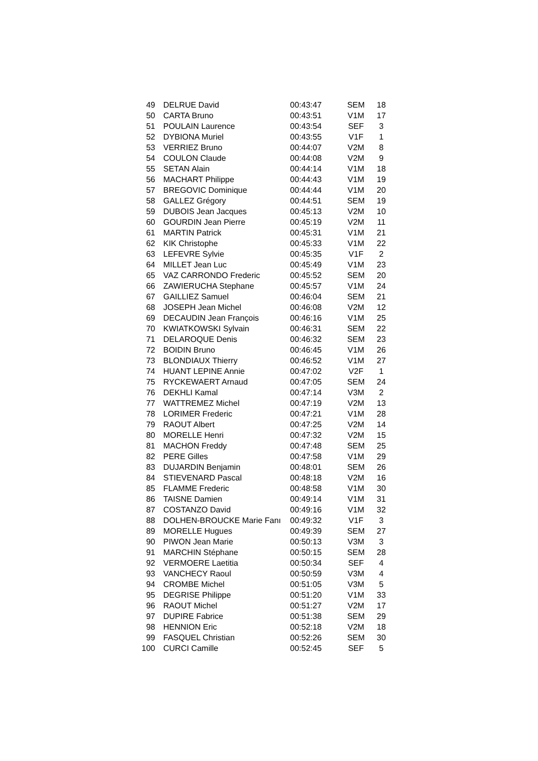| 49 | DELRUE David | 00:43:47 | SEM | 18 |
| 50 | CARTA Bruno | 00:43:51 | V1M | 17 |
| 51 | POULAIN Laurence | 00:43:54 | SEF | 3 |
| 52 | DYBIONA Muriel | 00:43:55 | V1F | 1 |
| 53 | VERRIEZ Bruno | 00:44:07 | V2M | 8 |
| 54 | COULON Claude | 00:44:08 | V2M | 9 |
| 55 | SETAN Alain | 00:44:14 | V1M | 18 |
| 56 | MACHART Philippe | 00:44:43 | V1M | 19 |
| 57 | BREGOVIC Dominique | 00:44:44 | V1M | 20 |
| 58 | GALLEZ Grégory | 00:44:51 | SEM | 19 |
| 59 | DUBOIS Jean Jacques | 00:45:13 | V2M | 10 |
| 60 | GOURDIN Jean Pierre | 00:45:19 | V2M | 11 |
| 61 | MARTIN Patrick | 00:45:31 | V1M | 21 |
| 62 | KIK Christophe | 00:45:33 | V1M | 22 |
| 63 | LEFEVRE Sylvie | 00:45:35 | V1F | 2 |
| 64 | MILLET Jean Luc | 00:45:49 | V1M | 23 |
| 65 | VAZ CARRONDO Frederic | 00:45:52 | SEM | 20 |
| 66 | ZAWIERUCHA Stephane | 00:45:57 | V1M | 24 |
| 67 | GAILLIEZ Samuel | 00:46:04 | SEM | 21 |
| 68 | JOSEPH Jean Michel | 00:46:08 | V2M | 12 |
| 69 | DECAUDIN Jean François | 00:46:16 | V1M | 25 |
| 70 | KWIATKOWSKI Sylvain | 00:46:31 | SEM | 22 |
| 71 | DELAROQUE Denis | 00:46:32 | SEM | 23 |
| 72 | BOIDIN Bruno | 00:46:45 | V1M | 26 |
| 73 | BLONDIAUX Thierry | 00:46:52 | V1M | 27 |
| 74 | HUANT LEPINE Annie | 00:47:02 | V2F | 1 |
| 75 | RYCKEWAERT Arnaud | 00:47:05 | SEM | 24 |
| 76 | DEKHLI Kamal | 00:47:14 | V3M | 2 |
| 77 | WATTREMEZ Michel | 00:47:19 | V2M | 13 |
| 78 | LORIMER Frederic | 00:47:21 | V1M | 28 |
| 79 | RAOUT Albert | 00:47:25 | V2M | 14 |
| 80 | MORELLE Henri | 00:47:32 | V2M | 15 |
| 81 | MACHON Freddy | 00:47:48 | SEM | 25 |
| 82 | PERE Gilles | 00:47:58 | V1M | 29 |
| 83 | DUJARDIN Benjamin | 00:48:01 | SEM | 26 |
| 84 | STIEVENARD Pascal | 00:48:18 | V2M | 16 |
| 85 | FLAMME Frederic | 00:48:58 | V1M | 30 |
| 86 | TAISNE Damien | 00:49:14 | V1M | 31 |
| 87 | COSTANZO David | 00:49:16 | V1M | 32 |
| 88 | DOLHEN-BROUCKE Marie Fanı | 00:49:32 | V1F | 3 |
| 89 | MORELLE Hugues | 00:49:39 | SEM | 27 |
| 90 | PIWON Jean Marie | 00:50:13 | V3M | 3 |
| 91 | MARCHIN Stéphane | 00:50:15 | SEM | 28 |
| 92 | VERMOERE Laetitia | 00:50:34 | SEF | 4 |
| 93 | VANCHECY Raoul | 00:50:59 | V3M | 4 |
| 94 | CROMBE Michel | 00:51:05 | V3M | 5 |
| 95 | DEGRISE Philippe | 00:51:20 | V1M | 33 |
| 96 | RAOUT Michel | 00:51:27 | V2M | 17 |
| 97 | DUPIRE Fabrice | 00:51:38 | SEM | 29 |
| 98 | HENNION Eric | 00:52:18 | V2M | 18 |
| 99 | FASQUEL Christian | 00:52:26 | SEM | 30 |
| 100 | CURCI Camille | 00:52:45 | SEF | 5 |